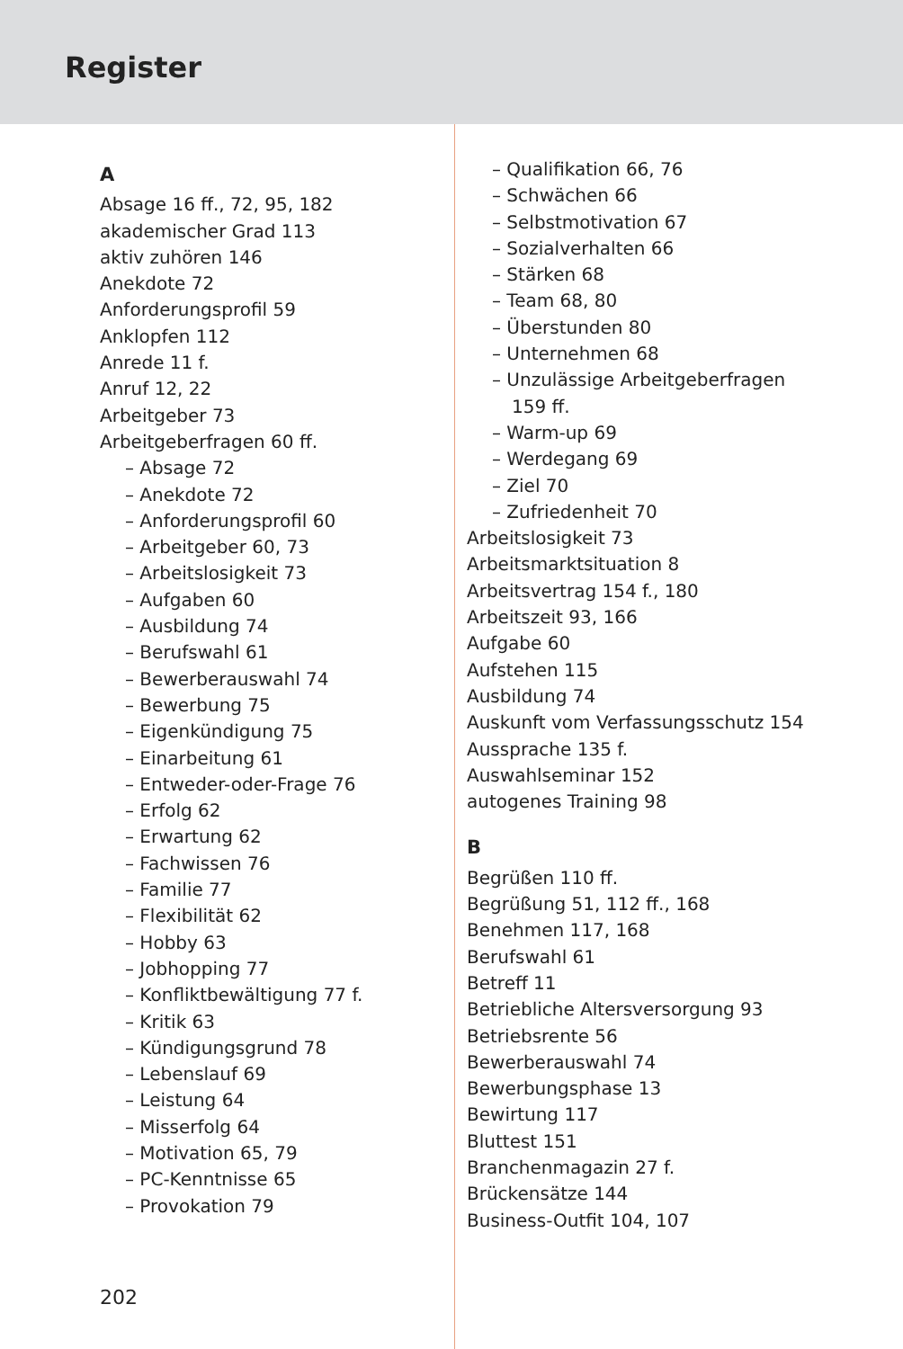Register
A
Absage 16 ff., 72, 95, 182
akademischer Grad 113
aktiv zuhören 146
Anekdote 72
Anforderungsprofil 59
Anklopfen 112
Anrede 11 f.
Anruf 12, 22
Arbeitgeber 73
Arbeitgeberfragen 60 ff.
– Absage 72
– Anekdote 72
– Anforderungsprofil 60
– Arbeitgeber 60, 73
– Arbeitslosigkeit 73
– Aufgaben 60
– Ausbildung 74
– Berufswahl 61
– Bewerberauswahl 74
– Bewerbung 75
– Eigenkündigung 75
– Einarbeitung 61
– Entweder-oder-Frage 76
– Erfolg 62
– Erwartung 62
– Fachwissen 76
– Familie 77
– Flexibilität 62
– Hobby 63
– Jobhopping 77
– Konfliktbewältigung 77 f.
– Kritik 63
– Kündigungsgrund 78
– Lebenslauf 69
– Leistung 64
– Misserfolg 64
– Motivation 65, 79
– PC-Kenntnisse 65
– Provokation 79
– Qualifikation 66, 76
– Schwächen 66
– Selbstmotivation 67
– Sozialverhalten 66
– Stärken 68
– Team 68, 80
– Überstunden 80
– Unternehmen 68
– Unzulässige Arbeitgeberfragen
159 ff.
– Warm-up 69
– Werdegang 69
– Ziel 70
– Zufriedenheit 70
Arbeitslosigkeit 73
Arbeitsmarktsituation 8
Arbeitsvertrag 154 f., 180
Arbeitszeit 93, 166
Aufgabe 60
Aufstehen 115
Ausbildung 74
Auskunft vom Verfassungsschutz 154
Aussprache 135 f.
Auswahlseminar 152
autogenes Training 98
B
Begrüßen 110 ff.
Begrüßung 51, 112 ff., 168
Benehmen 117, 168
Berufswahl 61
Betreff 11
Betriebliche Altersversorgung 93
Betriebsrente 56
Bewerberauswahl 74
Bewerbungsphase 13
Bewirtung 117
Bluttest 151
Branchenmagazin 27 f.
Brückensätze 144
Business-Outfit 104, 107
202